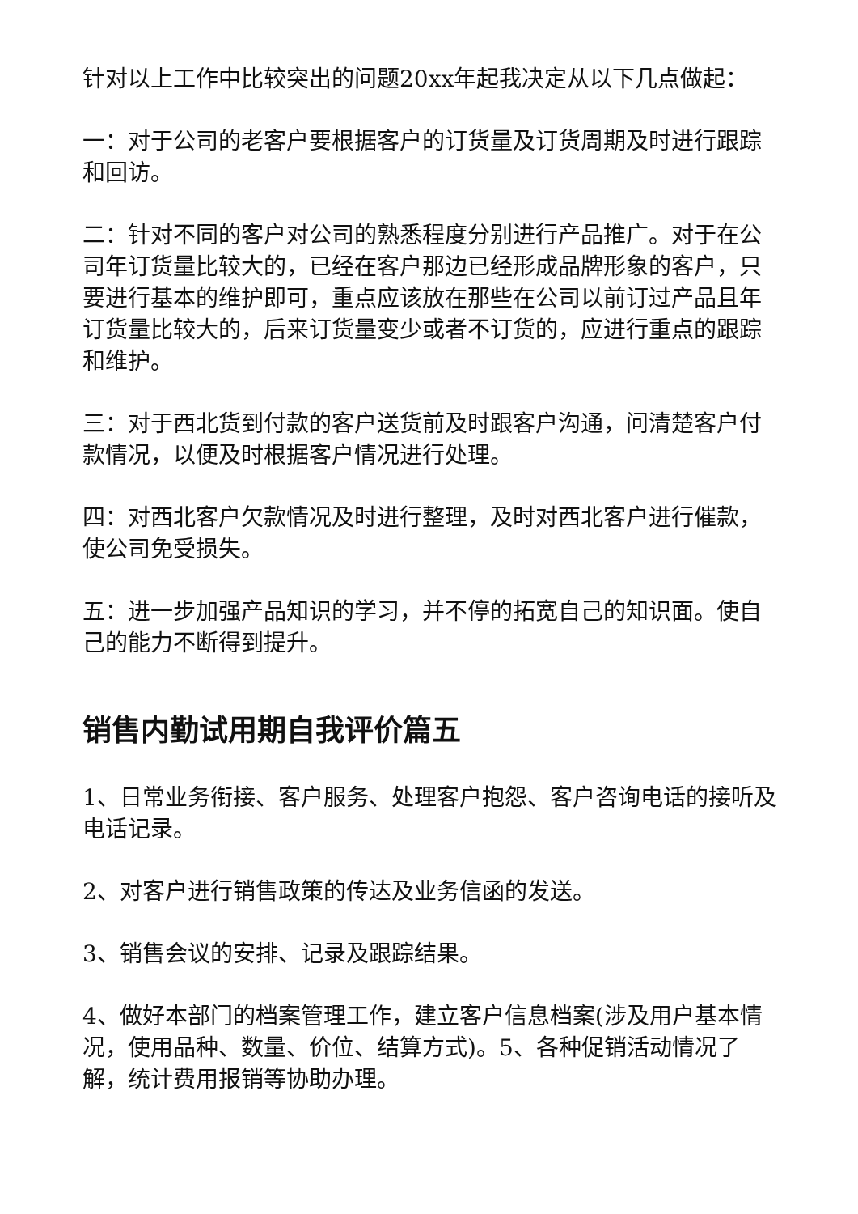针对以上工作中比较突出的问题20xx年起我决定从以下几点做起：
一：对于公司的老客户要根据客户的订货量及订货周期及时进行跟踪和回访。
二：针对不同的客户对公司的熟悉程度分别进行产品推广。对于在公司年订货量比较大的，已经在客户那边已经形成品牌形象的客户，只要进行基本的维护即可，重点应该放在那些在公司以前订过产品且年订货量比较大的，后来订货量变少或者不订货的，应进行重点的跟踪和维护。
三：对于西北货到付款的客户送货前及时跟客户沟通，问清楚客户付款情况，以便及时根据客户情况进行处理。
四：对西北客户欠款情况及时进行整理，及时对西北客户进行催款，使公司免受损失。
五：进一步加强产品知识的学习，并不停的拓宽自己的知识面。使自己的能力不断得到提升。
销售内勤试用期自我评价篇五
1、日常业务衔接、客户服务、处理客户抱怨、客户咨询电话的接听及电话记录。
2、对客户进行销售政策的传达及业务信函的发送。
3、销售会议的安排、记录及跟踪结果。
4、做好本部门的档案管理工作，建立客户信息档案(涉及用户基本情况，使用品种、数量、价位、结算方式)。5、各种促销活动情况了解，统计费用报销等协助办理。